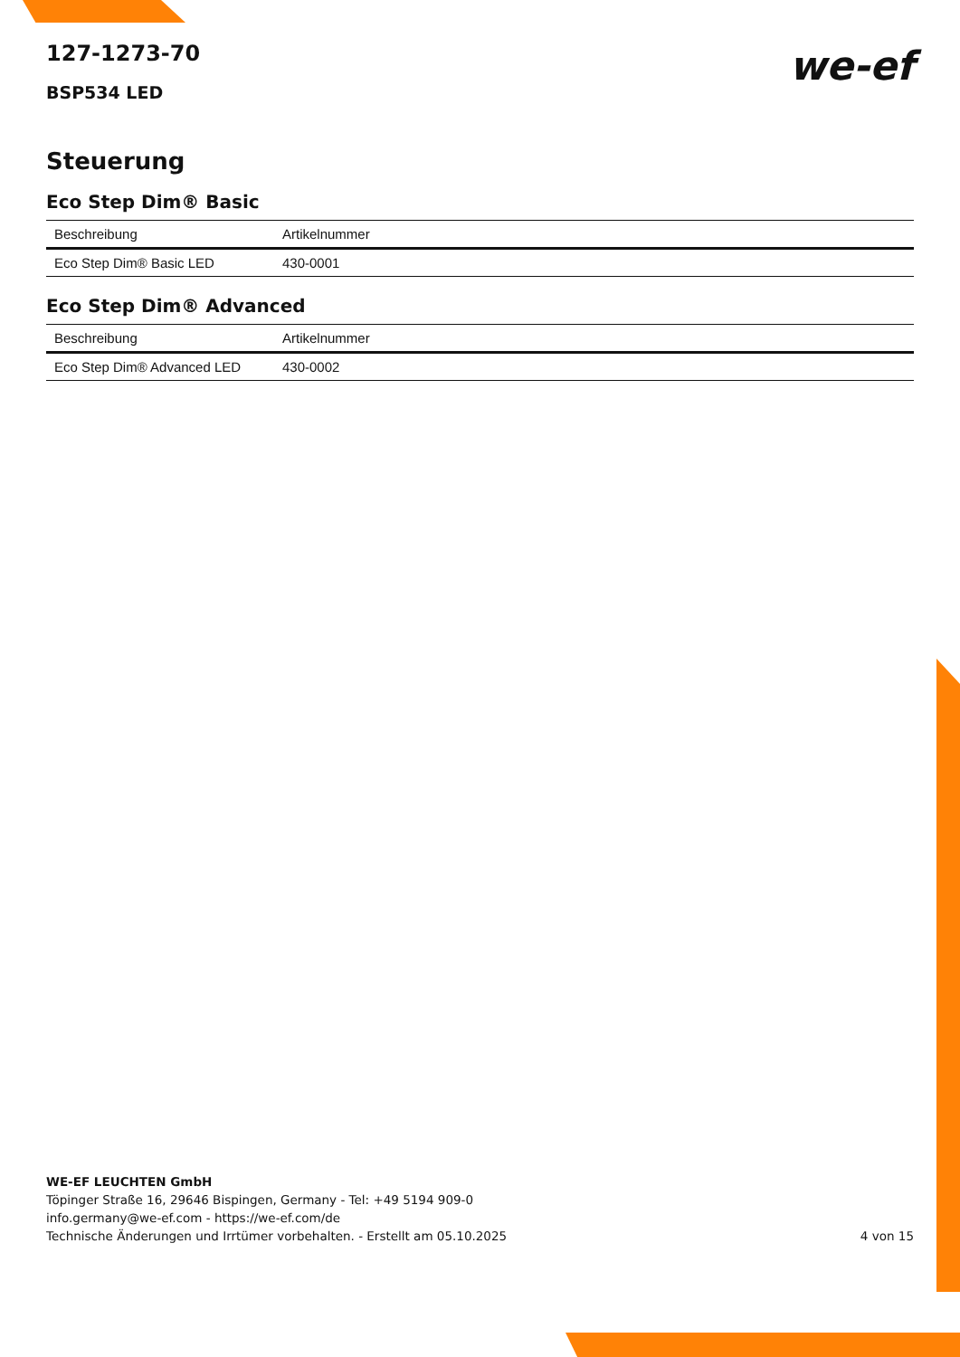127-1273-70
BSP534 LED
we-ef
Steuerung
Eco Step Dim® Basic
| Beschreibung | Artikelnummer |
| --- | --- |
| Eco Step Dim® Basic LED | 430-0001 |
Eco Step Dim® Advanced
| Beschreibung | Artikelnummer |
| --- | --- |
| Eco Step Dim® Advanced LED | 430-0002 |
WE-EF LEUCHTEN GmbH
Töpinger Straße 16, 29646 Bispingen, Germany - Tel: +49 5194 909-0
info.germany@we-ef.com - https://we-ef.com/de
Technische Änderungen und Irrtümer vorbehalten. - Erstellt am 05.10.2025
4 von 15